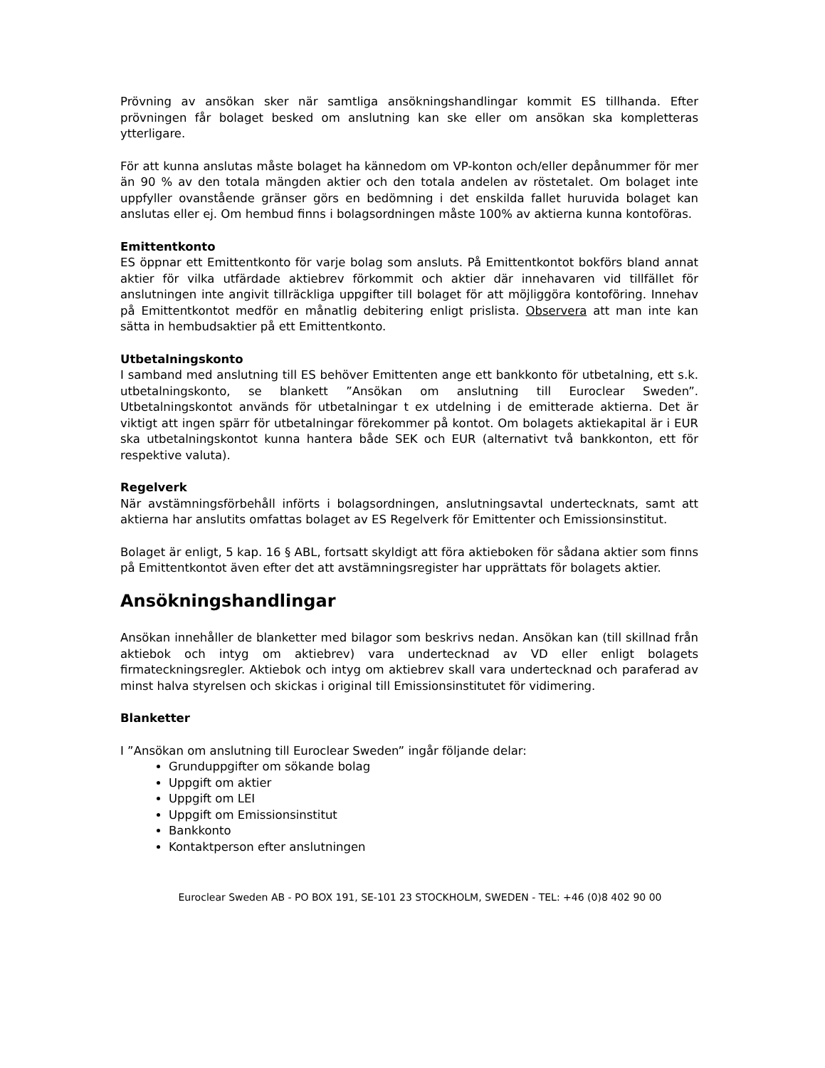Prövning av ansökan sker när samtliga ansökningshandlingar kommit ES tillhanda. Efter prövningen får bolaget besked om anslutning kan ske eller om ansökan ska kompletteras ytterligare.
För att kunna anslutas måste bolaget ha kännedom om VP-konton och/eller depånummer för mer än 90 % av den totala mängden aktier och den totala andelen av röstetalet. Om bolaget inte uppfyller ovanstående gränser görs en bedömning i det enskilda fallet huruvida bolaget kan anslutas eller ej. Om hembud finns i bolagsordningen måste 100% av aktierna kunna kontoföras.
Emittentkonto
ES öppnar ett Emittentkonto för varje bolag som ansluts. På Emittentkontot bokförs bland annat aktier för vilka utfärdade aktiebrev förkommit och aktier där innehavaren vid tillfället för anslutningen inte angivit tillräckliga uppgifter till bolaget för att möjliggöra kontoföring. Innehav på Emittentkontot medför en månatlig debitering enligt prislista. Observera att man inte kan sätta in hembudsaktier på ett Emittentkonto.
Utbetalningskonto
I samband med anslutning till ES behöver Emittenten ange ett bankkonto för utbetalning, ett s.k. utbetalningskonto, se blankett ”Ansökan om anslutning till Euroclear Sweden”. Utbetalningskontot används för utbetalningar t ex utdelning i de emitterade aktierna. Det är viktigt att ingen spärr för utbetalningar förekommer på kontot. Om bolagets aktiekapital är i EUR ska utbetalningskontot kunna hantera både SEK och EUR (alternativt två bankkonton, ett för respektive valuta).
Regelverk
När avstämningsförbehåll införts i bolagsordningen, anslutningsavtal undertecknats, samt att aktierna har anslutits omfattas bolaget av ES Regelverk för Emittenter och Emissionsinstitut.
Bolaget är enligt, 5 kap. 16 § ABL, fortsatt skyldigt att föra aktieboken för sådana aktier som finns på Emittentkontot även efter det att avstämningsregister har upprättats för bolagets aktier.
Ansökningshandlingar
Ansökan innehåller de blanketter med bilagor som beskrivs nedan. Ansökan kan (till skillnad från aktiebok och intyg om aktiebrev) vara undertecknad av VD eller enligt bolagets firmateckningsregler. Aktiebok och intyg om aktiebrev skall vara undertecknad och paraferad av minst halva styrelsen och skickas i original till Emissionsinstitutet för vidimering.
Blanketter
I ”Ansökan om anslutning till Euroclear Sweden” ingår följande delar:
Grunduppgifter om sökande bolag
Uppgift om aktier
Uppgift om LEI
Uppgift om Emissionsinstitut
Bankkonto
Kontaktperson efter anslutningen
Euroclear Sweden AB - PO BOX 191, SE-101 23 STOCKHOLM, SWEDEN - TEL: +46 (0)8 402 90 00